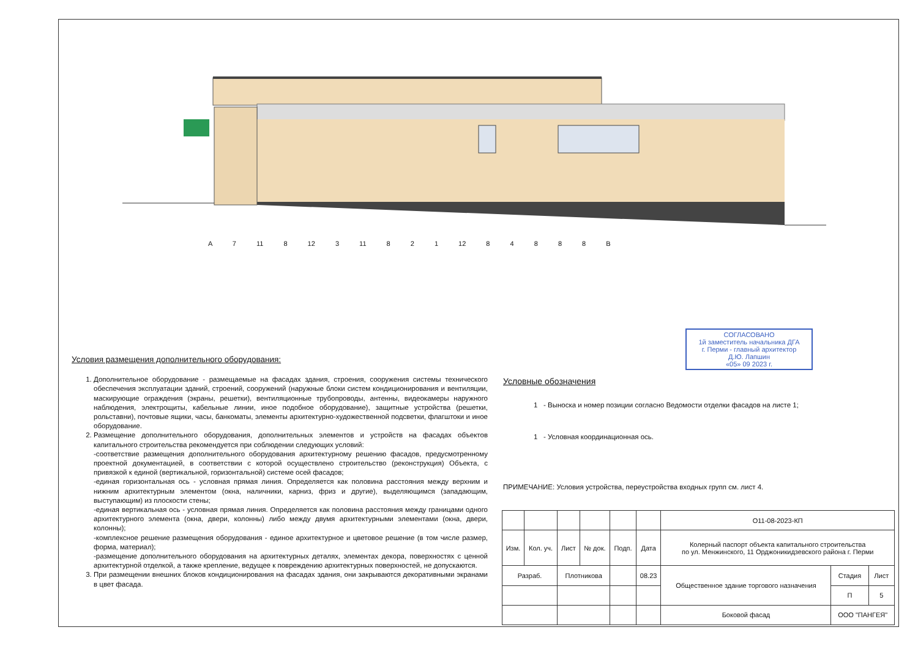A 7 11 8 12 3 11 8 2 1 12 8 4 8 8 8 B
СОГЛАСОВАНО
1й заместитель начальника ДГА
г. Перми - главный архитектор
Д.Ю. Лапшин
«05» 09 2023 г.
Условия размещения дополнительного оборудования:
1. Дополнительное оборудование - размещаемые на фасадах здания, строения, сооружения системы технического обеспечения эксплуатации зданий, строений, сооружений (наружные блоки систем кондиционирования и вентиляции, маскирующие ограждения (экраны, решетки), вентиляционные трубопроводы, антенны, видеокамеры наружного наблюдения, электрощиты, кабельные линии, иное подобное оборудование), защитные устройства (решетки, рольставни), почтовые ящики, часы, банкоматы, элементы архитектурно-художественной подсветки, флагштоки и иное оборудование.
2. Размещение дополнительного оборудования, дополнительных элементов и устройств на фасадах объектов капитального строительства рекомендуется при соблюдении следующих условий:
-соответствие размещения дополнительного оборудования архитектурному решению фасадов, предусмотренному проектной документацией, в соответствии с которой осуществлено строительство (реконструкция) Объекта, с привязкой к единой (вертикальной, горизонтальной) системе осей фасадов;
-единая горизонтальная ось - условная прямая линия. Определяется как половина расстояния между верхним и нижним архитектурным элементом (окна, наличники, карниз, фриз и другие), выделяющимся (западающим, выступающим) из плоскости стены;
-единая вертикальная ось - условная прямая линия. Определяется как половина расстояния между границами одного архитектурного элемента (окна, двери, колонны) либо между двумя архитектурными элементами (окна, двери, колонны);
-комплексное решение размещения оборудования - единое архитектурное и цветовое решение (в том числе размер, форма, материал);
-размещение дополнительного оборудования на архитектурных деталях, элементах декора, поверхностях с ценной архитектурной отделкой, а также крепление, ведущее к повреждению архитектурных поверхностей, не допускаются.
3. При размещении внешних блоков кондиционирования на фасадах здания, они закрываются декоративными экранами в цвет фасада.
Условные обозначения
1 - Выноска и номер позиции согласно Ведомости отделки фасадов на листе 1;
1 - Условная координационная ось.
ПРИМЕЧАНИЕ: Условия устройства, переустройства входных групп см. лист 4.
| | | | | | | О11-08-2023-КП | | |
| Изм. | Кол. уч. | Лист | № док. | Подп. | Дата | Колерный паспорт объекта капитального строительства по ул. Менжинского, 11 Орджоникидзевского района г. Перми | | |
| Разраб. | | Плотникова | | | 08.23 | Общественное здание торгового назначения | Стадия | Лист |
| | | | | | | | П | 5 |
| | | | | | | Боковой фасад | ООО "ПАНГЕЯ" | |